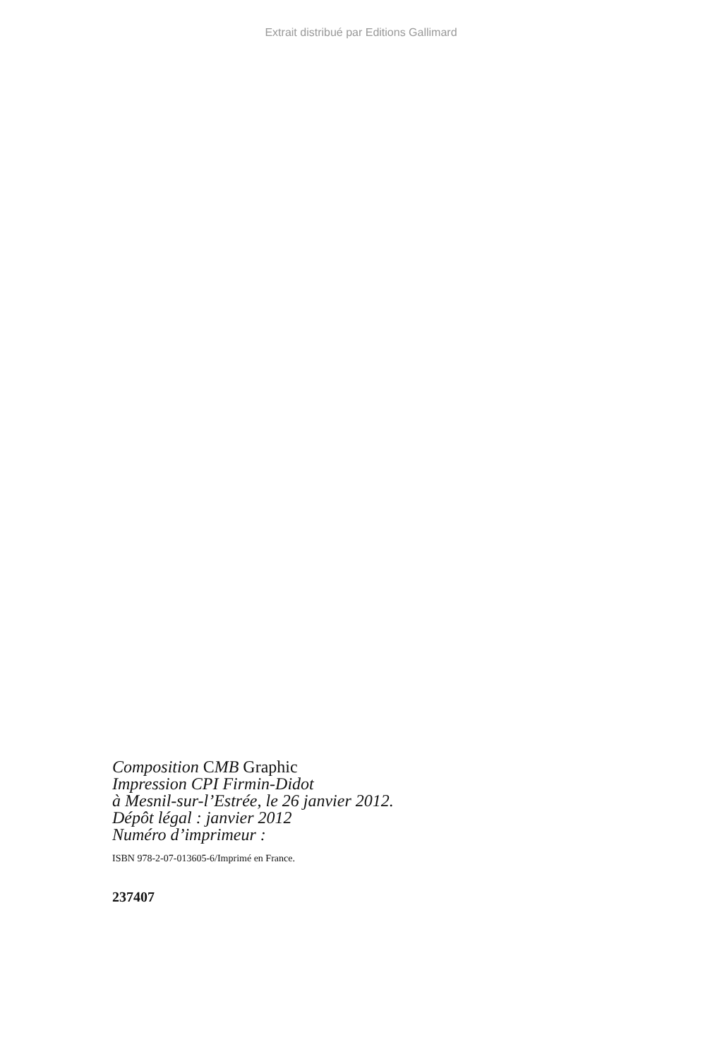Extrait distribué par Editions Gallimard
Composition CMB Graphic
Impression CPI Firmin-Didot
à Mesnil-sur-l’Estrée, le 26 janvier 2012.
Dépôt légal : janvier 2012
Numéro d’imprimeur :
ISBN 978-2-07-013605-6/Imprimé en France.
237407